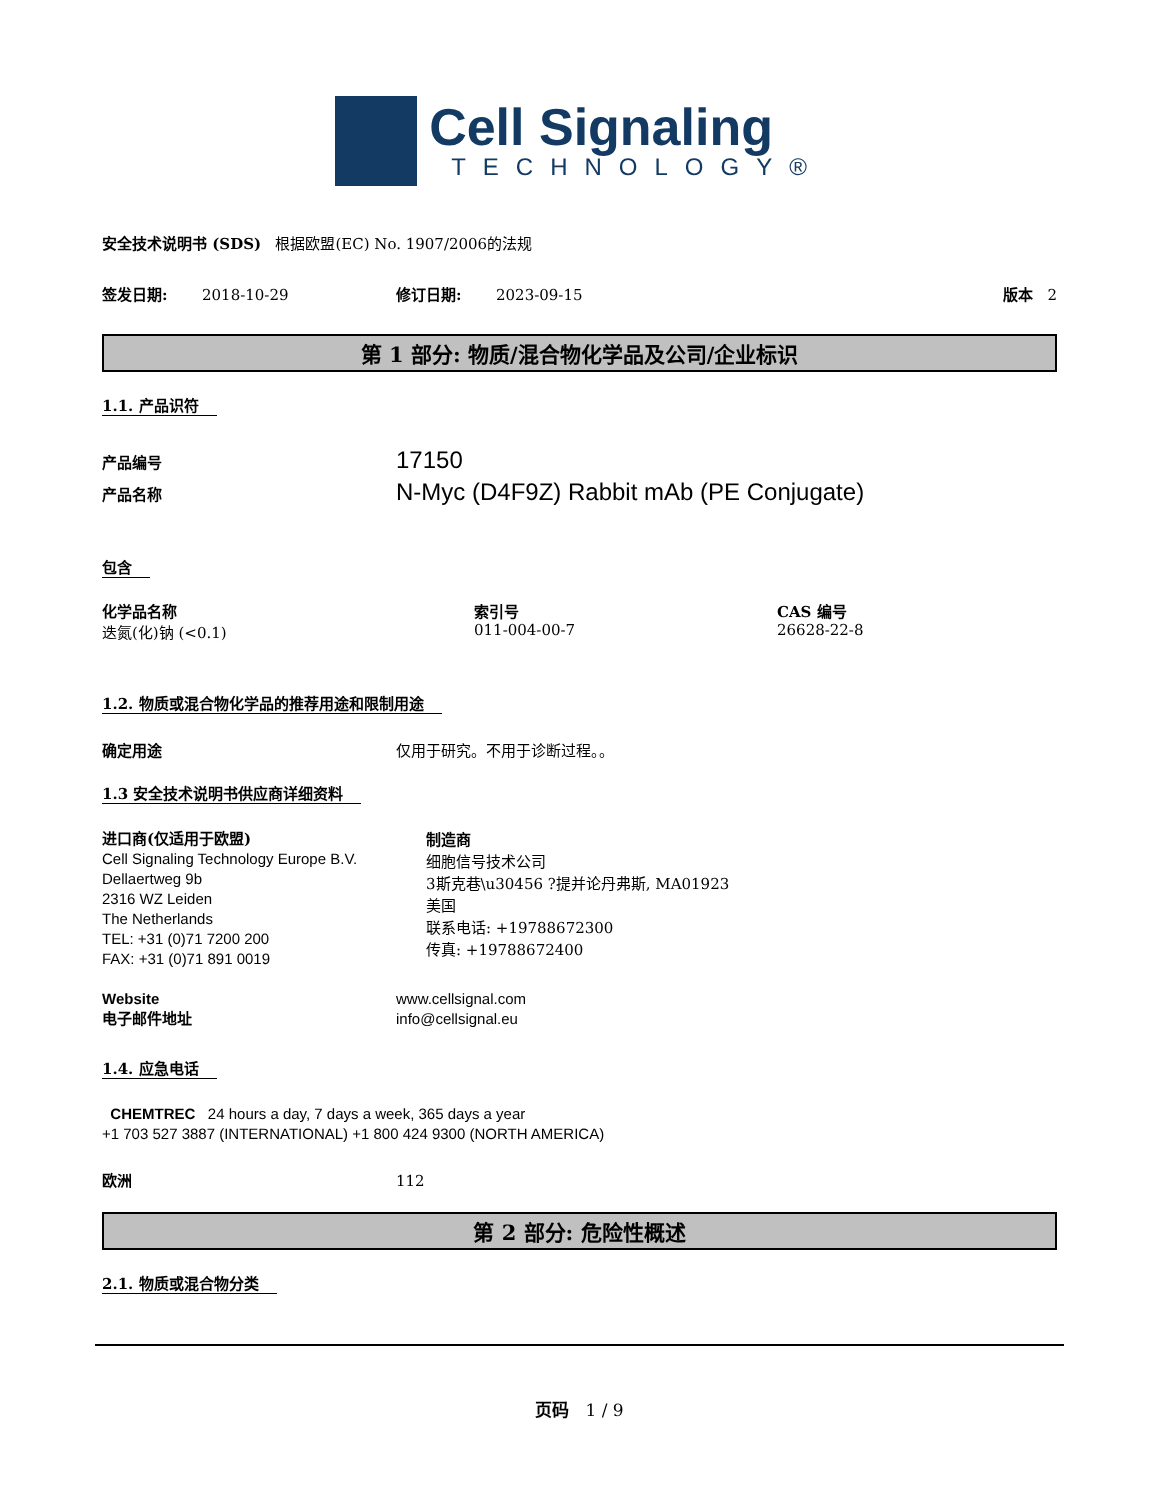Cell Signaling
TECHNOLOGY®
安全技术说明书 (SDS) 根据欧盟(EC) No. 1907/2006的法规
签发日期: 2018-10-29 修订日期: 2023-09-15 版本 2
第 1 部分: 物质/混合物化学品及公司/企业标识
1.1. 产品识符
产品编号 17150
产品名称 N-Myc (D4F9Z) Rabbit mAb (PE Conjugate)
包含
化学品名称
迭氮(化)钠 (<0.1)
索引号
011-004-00-7
CAS 编号
26628-22-8
1.2. 物质或混合物化学品的推荐用途和限制用途
确定用途 仅用于研究。不用于诊断过程。。
1.3 安全技术说明书供应商详细资料
进口商(仅适用于欧盟)
Cell Signaling Technology Europe B.V.
Dellaertweg 9b
2316 WZ Leiden
The Netherlands
TEL: +31 (0)71 7200 200
FAX: +31 (0)71 891 0019
制造商
细胞信号技术公司
3斯克巷\u30456 ?提并论丹弗斯, MA01923
美国
联系电话: +19788672300
传真: +19788672400
Website
电子邮件地址
www.cellsignal.com
info@cellsignal.eu
1.4. 应急电话
CHEMTREC 24 hours a day, 7 days a week, 365 days a year
+1 703 527 3887 (INTERNATIONAL) +1 800 424 9300 (NORTH AMERICA)
欧洲 112
第 2 部分: 危险性概述
2.1. 物质或混合物分类
页码 1 / 9